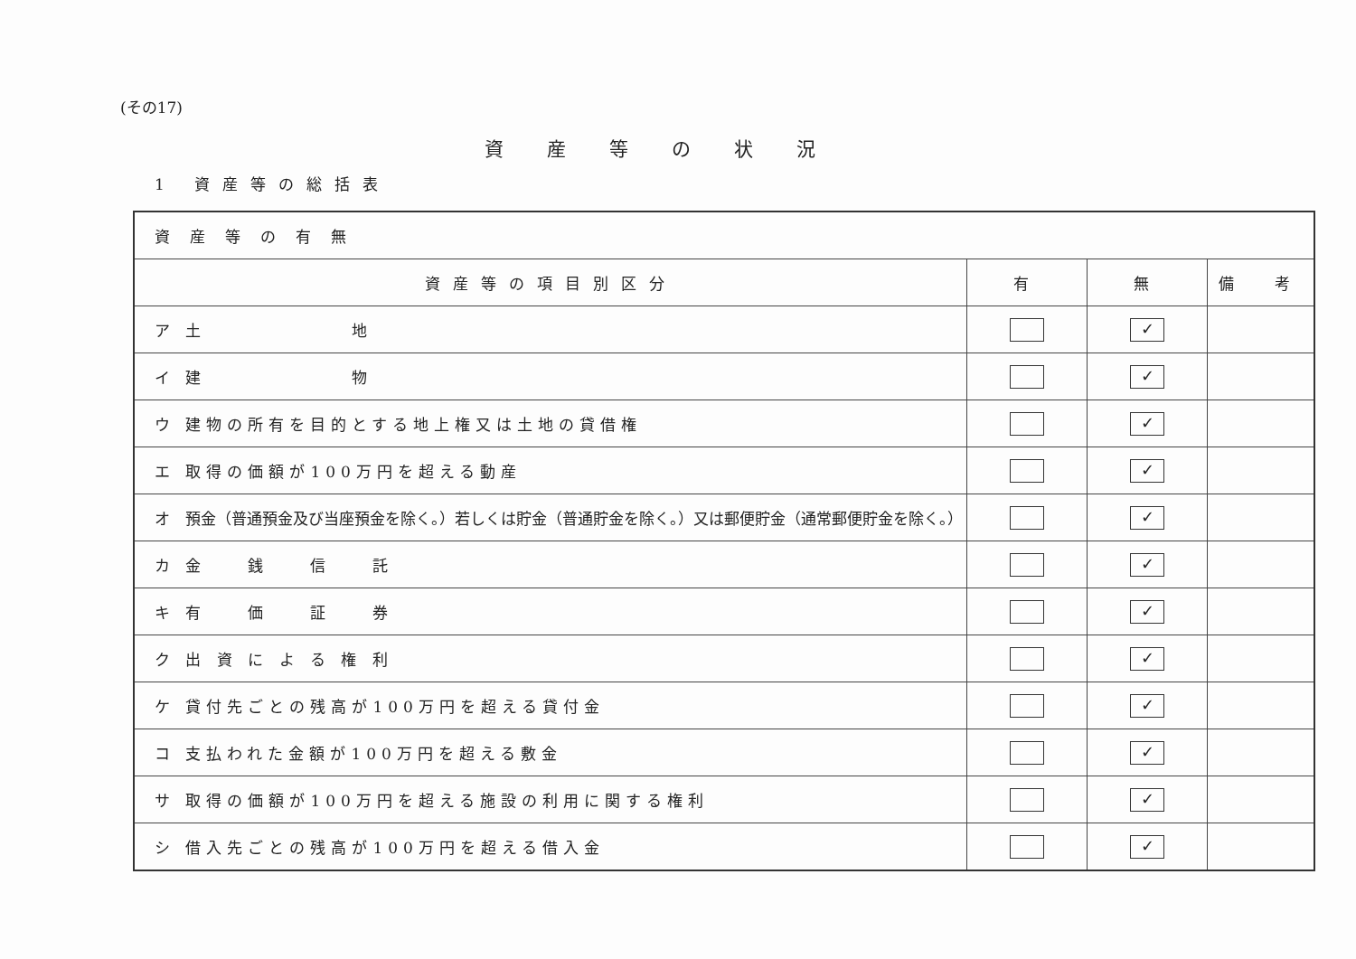(その17)
資産等の状況
1 資産等の総括表
| 資産等の有無 | | | |
| 資産等の項目別区分 | 有 | 無 | 備 考 |
| ア 土 地 | | ✓ | |
| イ 建 物 | | ✓ | |
| ウ 建物の所有を目的とする地上権又は土地の貸借権 | | ✓ | |
| エ 取得の価額が100万円を超える動産 | | ✓ | |
| オ 預金（普通預金及び当座預金を除く。）若しくは貯金（普通貯金を除く。）又は郵便貯金（通常郵便貯金を除く。） | | ✓ | |
| カ 金 銭 信 託 | | ✓ | |
| キ 有 価 証 券 | | ✓ | |
| ク 出 資 に よ る 権 利 | | ✓ | |
| ケ 貸付先ごとの残高が100万円を超える貸付金 | | ✓ | |
| コ 支払われた金額が100万円を超える敷金 | | ✓ | |
| サ 取得の価額が100万円を超える施設の利用に関する権利 | | ✓ | |
| シ 借入先ごとの残高が100万円を超える借入金 | | ✓ | |